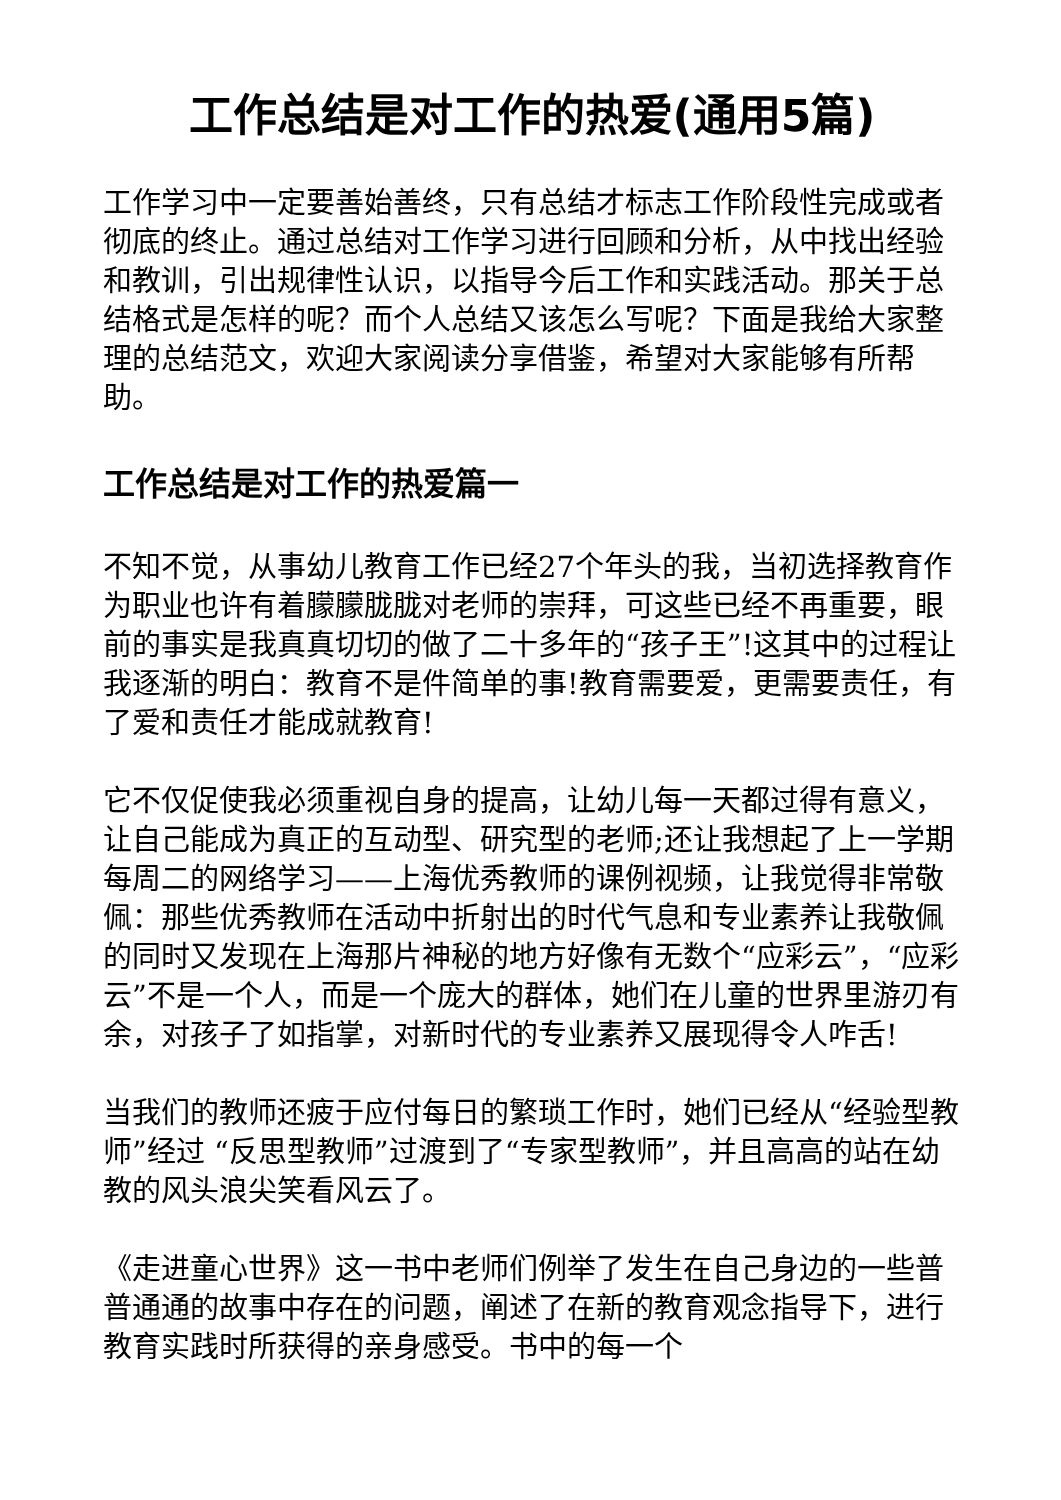工作总结是对工作的热爱(通用5篇)
工作学习中一定要善始善终，只有总结才标志工作阶段性完成或者彻底的终止。通过总结对工作学习进行回顾和分析，从中找出经验和教训，引出规律性认识，以指导今后工作和实践活动。那关于总结格式是怎样的呢？而个人总结又该怎么写呢？下面是我给大家整理的总结范文，欢迎大家阅读分享借鉴，希望对大家能够有所帮助。
工作总结是对工作的热爱篇一
不知不觉，从事幼儿教育工作已经27个年头的我，当初选择教育作为职业也许有着朦朦胧胧对老师的崇拜，可这些已经不再重要，眼前的事实是我真真切切的做了二十多年的“孩子王”!这其中的过程让我逐渐的明白：教育不是件简单的事!教育需要爱，更需要责任，有了爱和责任才能成就教育!
它不仅促使我必须重视自身的提高，让幼儿每一天都过得有意义，让自己能成为真正的互动型、研究型的老师;还让我想起了上一学期每周二的网络学习——上海优秀教师的课例视频，让我觉得非常敬佩：那些优秀教师在活动中折射出的时代气息和专业素养让我敬佩的同时又发现在上海那片神秘的地方好像有无数个“应彩云”，“应彩云”不是一个人，而是一个庞大的群体，她们在儿童的世界里游刃有余，对孩子了如指掌，对新时代的专业素养又展现得令人咋舌!
当我们的教师还疲于应付每日的繁琐工作时，她们已经从“经验型教师”经过 “反思型教师”过渡到了“专家型教师”，并且高高的站在幼教的风头浪尖笑看风云了。
《走进童心世界》这一书中老师们例举了发生在自己身边的一些普普通通的故事中存在的问题，阐述了在新的教育观念指导下，进行教育实践时所获得的亲身感受。书中的每一个